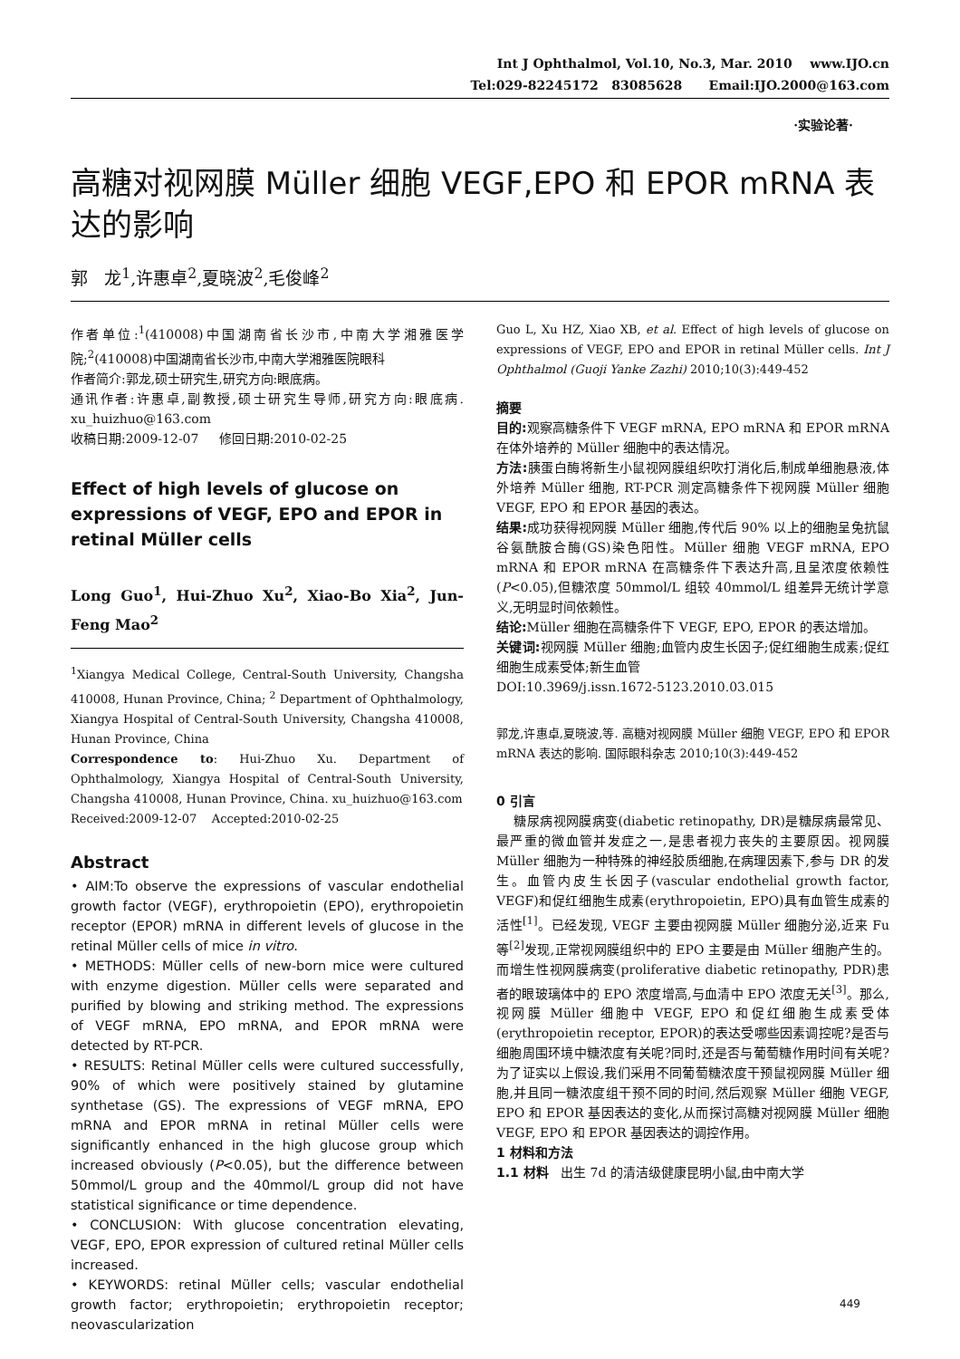Int J Ophthalmol, Vol.10, No.3, Mar. 2010 www.IJO.cn
Tel:029-82245172 83085628 Email:IJO.2000@163.com
·实验论著·
高糖对视网膜 Müller 细胞 VEGF,EPO 和 EPOR mRNA 表达的影响
郭 龙<sup>1</sup>,许惠卓<sup>2</sup>,夏晓波<sup>2</sup>,毛俊峰<sup>2</sup>
作者单位:<sup>1</sup>(410008)中国湖南省长沙市,中南大学湘雅医学院;<sup>2</sup>(410008)中国湖南省长沙市,中南大学湘雅医院眼科
作者简介:郭龙,硕士研究生,研究方向:眼底病。
通讯作者:许惠卓,副教授,硕士研究生导师,研究方向:眼底病. xu_huizhuo@163.com
收稿日期:2009-12-07 修回日期:2010-02-25
Effect of high levels of glucose on expressions of VEGF, EPO and EPOR in retinal Müller cells
Long Guo<sup>1</sup>, Hui-Zhuo Xu<sup>2</sup>, Xiao-Bo Xia<sup>2</sup>, Jun-Feng Mao<sup>2</sup>
<sup>1</sup> Xiangya Medical College, Central-South University, Changsha 410008, Hunan Province, China; <sup>2</sup> Department of Ophthalmology, Xiangya Hospital of Central-South University, Changsha 410008, Hunan Province, China
Correspondence to: Hui-Zhuo Xu. Department of Ophthalmology, Xiangya Hospital of Central-South University, Changsha 410008, Hunan Province, China. xu_huizhuo@163.com
Received:2009-12-07 Accepted:2010-02-25
Abstract
• AIM:To observe the expressions of vascular endothelial growth factor (VEGF), erythropoietin (EPO), erythropoietin receptor (EPOR) mRNA in different levels of glucose in the retinal Müller cells of mice in vitro.
• METHODS: Müller cells of new-born mice were cultured with enzyme digestion. Müller cells were separated and purified by blowing and striking method. The expressions of VEGF mRNA, EPO mRNA, and EPOR mRNA were detected by RT-PCR.
• RESULTS: Retinal Müller cells were cultured successfully, 90% of which were positively stained by glutamine synthetase (GS). The expressions of VEGF mRNA, EPO mRNA and EPOR mRNA in retinal Müller cells were significantly enhanced in the high glucose group which increased obviously (P<0.05), but the difference between 50mmol/L group and the 40mmol/L group did not have statistical significance or time dependence.
• CONCLUSION: With glucose concentration elevating, VEGF, EPO, EPOR expression of cultured retinal Müller cells increased.
• KEYWORDS: retinal Müller cells; vascular endothelial growth factor; erythropoietin; erythropoietin receptor; neovascularization
Guo L, Xu HZ, Xiao XB, et al. Effect of high levels of glucose on expressions of VEGF, EPO and EPOR in retinal Müller cells. Int J Ophthalmol (Guoji Yanke Zazhi) 2010;10(3):449-452
摘要
目的: 观察高糖条件下 VEGF mRNA, EPO mRNA 和 EPOR mRNA 在体外培养的 Müller 细胞中的表达情况。
方法: 胰蛋白酶将新生小鼠视网膜组织吹打消化后,制成单细胞悬液,体外培养 Müller 细胞, RT-PCR 测定高糖条件下视网膜 Müller 细胞 VEGF, EPO 和 EPOR 基因的表达。
结果: 成功获得视网膜 Müller 细胞,传代后 90% 以上的细胞呈兔抗鼠谷氨酰胺合酶(GS)染色阳性。Müller 细胞 VEGF mRNA, EPO mRNA 和 EPOR mRNA 在高糖条件下表达升高,且呈浓度依赖性(P<0.05),但糖浓度 50mmol/L 组较 40mmol/L 组差异无统计学意义,无明显时间依赖性。
结论: Müller 细胞在高糖条件下 VEGF, EPO, EPOR 的表达增加。
关键词: 视网膜 Müller 细胞;血管内皮生长因子;促红细胞生成素;促红细胞生成素受体;新生血管
DOI:10.3969/j.issn.1672-5123.2010.03.015
郭龙,许惠卓,夏晓波,等. 高糖对视网膜 Müller 细胞 VEGF, EPO 和 EPOR mRNA 表达的影响. 国际眼科杂志 2010;10(3):449-452
0 引言
糖尿病视网膜病变(diabetic retinopathy, DR)是糖尿病最常见、最严重的微血管并发症之一,是患者视力丧失的主要原因。视网膜 Müller 细胞为一种特殊的神经胶质细胞,在病理因素下,参与 DR 的发生。血管内皮生长因子(vascular endothelial growth factor, VEGF)和促红细胞生成素(erythropoietin, EPO)具有血管生成素的活性<sup>[1]</sup>。已经发现, VEGF 主要由视网膜 Müller 细胞分泌,近来 Fu 等<sup>[2]</sup>发现,正常视网膜组织中的 EPO 主要是由 Müller 细胞产生的。而增生性视网膜病变(proliferative diabetic retinopathy, PDR)患者的眼玻璃体中的 EPO 浓度增高,与血清中 EPO 浓度无关<sup>[3]</sup>。那么,视网膜 Müller 细胞中 VEGF, EPO 和促红细胞生成素受体(erythropoietin receptor, EPOR)的表达受哪些因素调控呢?是否与细胞周围环境中糖浓度有关呢?同时,还是否与葡萄糖作用时间有关呢?为了证实以上假设,我们采用不同葡萄糖浓度干预鼠视网膜 Müller 细胞,并且同一糖浓度组干预不同的时间,然后观察 Müller 细胞 VEGF, EPO 和 EPOR 基因表达的变化,从而探讨高糖对视网膜 Müller 细胞 VEGF, EPO 和 EPOR 基因表达的调控作用。
1 材料和方法
1.1 材料 出生 7d 的清洁级健康昆明小鼠,由中南大学
449